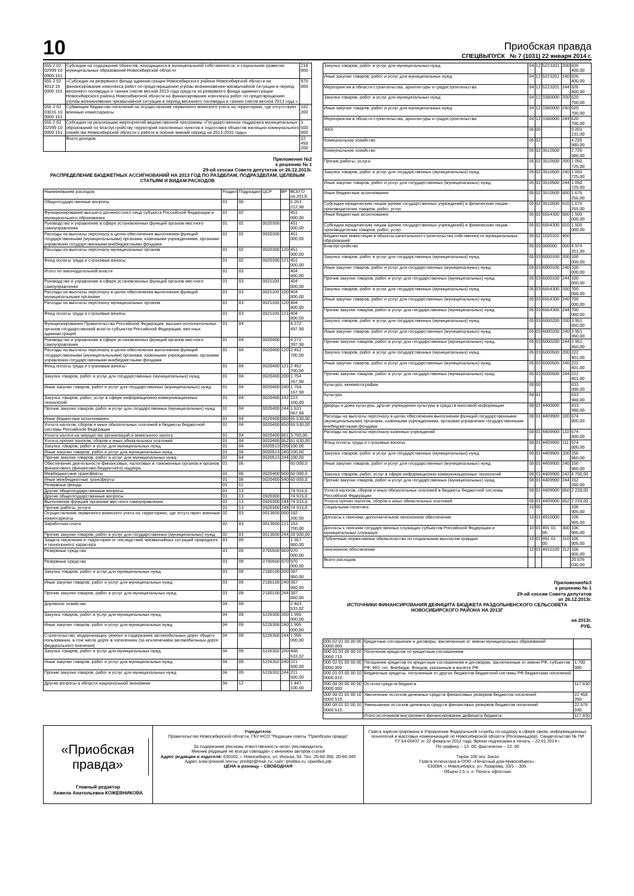10
Приобская правда
СПЕЦВЫПУСК № 7 (1031) 22 января 2014 г.
| 555 2 02 02999 10 0000 151 | Субсидии на содержание объектов, находящихся в муниципальной собственности, и социальное развитие муниципальных образований Новосибирской области | 218 000 |
| 555 2 02 4012 10 0000 151 | «Субсидия из резервного фонда администрации Новосибирского района Новосибирской области на финансирование комплекса работ по предотвращению угрозы возникновения чрезвычайной ситуации в период весеннего половодья и таяния снегов весной 2013 года средств из резервного фонда администрации Новосибирского района Новосибирской области на финансирование комплекса работ по предотвращению угрозы возникновения чрезвычайной ситуации в период весеннего половодья и таяния снегов весной 2013 года « | 970 000 |
| 555 2 02 03015 10 0000 151 | Субвенции бюджетам поселений на осуществление первичного воинского учета на территориях, где отсутствуют военные комиссариаты | 182 200 |
| 555 2 02 02999 10 0000 151 | Субсидия на реализацию мероприятий ведомственной программы «Государственная поддержка муниципальных образований по благоустройству территорий населенных пунктов и подготовке объектов жилищно-коммунального хозяйства Новосибирской области к работе в осенне-зимний период на 2013-2015 годы» | 1 500 000 |
| | Всего доходов | 22 458 200 |
Приложение №2
к решению № 1
29-ой сессии Совета депутатов от 26.12.2013г.
РАСПРЕДЕЛЕНИЕ БЮДЖЕТНЫХ АССИГНОВАНИЙ НА 2013 ГОД ПО РАЗДЕЛАМ, ПОДРАЗДЕЛАМ, ЦЕЛЕВЫМ СТАТЬЯМ И ВИДАМ РАСХОДОВ
| Наименование расходов | Раздел | Подраздел | ЦСР | ВР | ВСЕГО на 2013г |
| --- | --- | --- | --- | --- | --- |
| Общегосударственные вопросы | 01 | 00 | | | 5 263 212,98 |
| Функционирование высшего должностного лица субъекта Российской Федерации и муниципального образования | 01 | 02 | | | 451 000,00 |
| Руководство и управление в сфере установленных функций органов местного самоуправления | 01 | 02 | 0020300 | | 451 000,00 |
| Расходы на выплаты персоналу в целях обеспечения выполнения функций государственными (муниципальными) органами, казенными учреждениями, органами управления государственными внебюджетными фондами | 01 | 02 | 0020300 | | 451 000,00 |
| Расходы на выплаты персоналу муниципальных органов | 01 | 02 | 0020300 | 120 | 451 000,00 |
| Фонд оплаты труда и страховые взносы | 01 | 02 | 0020300 | 121 | 451 000,00 |
| Итого по законодательной власти | 01 | 03 | | | 404 800,00 |
| Руководство и управление в сфере установленных функций органов местного самоуправления | 01 | 03 | 0021100 | | 404 800,00 |
| Расходы на выплаты персоналу в целях обеспечения выполнения функций муниципальными органами | 01 | 03 | 0021100 | 100 | 404 800,00 |
| Расходы на выплаты персоналу муниципальных органов | 01 | 03 | 0021100 | 120 | 404 800,00 |
| Фонд оплаты труда и страховые взносы | 01 | 03 | 0021100 | 121 | 404 800,00 |
| Функционирование Правительства Российской Федерации, высших исполнительных органов государственной власти субъектов Российской Федерации, местных администраций | 01 | 04 | | | 4 272 497,98 |
| Руководство и управление в сфере установленных функций органов местного самоуправления | 01 | 04 | 0020400 | | 4 272 397,98 |
| Расходы на выплаты персоналу в целях обеспечения выполнения функций государственными (муниципальными) органами, казенными учреждениями, органами управления государственными внебюджетными фондами | 01 | 04 | 0020400 | 120 | 2 452 700,00 |
| Фонд оплаты труда и страховые взносы | 01 | 04 | 0020400 | 121 | 2 452 700,00 |
| Закупка товаров, работ и услуг для государственных (муниципальных) нужд | 01 | 04 | 0020400 | 200 | 1 754 167,98 |
| Иные закупки товаров, работ и услуг для государственных (муниципальных) нужд | 01 | 04 | 0020400 | 240 | 1 754 167,98 |
| Закупка товаров, работ, услуг в сфере информационно-коммуникационных технологий | 01 | 04 | 0020400 | 242 | 223 100,00 |
| Прочие закупки товаров, работ и услуг для государственных (муниципальных) нужд | 01 | 04 | 0020400 | 244 | 1 531 067,98 |
| Иные бюджетные ассигнования | 01 | 04 | 0020400 | 800 | 65 530,00 |
| Уплата налогов, сборов и иных обязательных платежей в бюджеты бюджетной системы Российской Федерации | 01 | 04 | 0020400 | 850 | 65 530,00 |
| Уплата налога на имущество организаций и земельного налога | 01 | 04 | 0020400 | 851 | 3 700,00 |
| Уплата прочих налогов, сборов и иных обязательных платежей | 01 | 04 | 0020400 | 852 | 61 830,00 |
| Закупка товаров, работ и услуг для муниципальных нужд | 01 | 04 | 0020513 | 200 | 100,00 |
| Иные закупки товаров, работ и услуг для муниципальных нужд | 01 | 04 | 0020513 | 240 | 100,00 |
| Прочие закупки товаров, работ и услуг для муниципальных нужд | 01 | 04 | 0020513 | 244 | 100,00 |
| Обеспечение деятельности финансовых, налоговых и таможенных органов и органов финансового (финансово-бюджетного) надзора | 01 | 06 | | | 60 000,0 |
| Межбюджетные трансферты | 01 | 06 | 0020400 | 500 | 60 000,0 |
| Иные межбюджетные трансферты | 01 | 06 | 0020400 | 540 | 60 000,0 |
| Резервные фонды | 01 | 11 | | | |
| Другие общегосударственные вопросы | 01 | 13 | | | 74 915,0 |
| Другие общегосударственные вопросы | 01 | 13 | 0920300 | | 74 915,0 |
| Выполнение функций органами местного самоуправления | 01 | 13 | 0920300 | 244 | 74 915,0 |
| Прочие работы, услуги | 01 | 13 | 0920300 | 244 | 74 915,0 |
| Осуществление первичного воинского учета на территориях, где отсутствуют военные комиссариаты | 02 | 03 | 0013600 | 000 | 182 200,00 |
| Заработная плата | 02 | 03 | 0013600 | 121 | 153 700,00 |
| Прочие закупки товаров, работ и услуг для государственных (муниципальных) нужд | 02 | 03 | 0013600 | 244 | 28 500,00 |
| Защита населения и территории от последствий чрезвычайных ситуаций природного и техногенного характера | 03 | 09 | | | 1 357 860,00 |
| Резервные средства | 03 | 09 | 0700500 | 800 | 970 000,00 |
| Резервные средства | 03 | 09 | 0700500 | 870 | 970 000,00 |
| Закупка товаров, работ и услуг для муниципальных нужд | 03 | 09 | 2180100 | 200 | 387 860,00 |
| Иные закупки товаров, работ и услуг для муниципальных нужд | 03 | 09 | 2180100 | 240 | 387 860,00 |
| Прочие закупки товаров, работ и услуг для муниципальных нужд | 03 | 09 | 2180100 | 244 | 387 860,00 |
| Дорожное хозяйство | 04 | 09 | | | 2 483 533,02 |
| Закупка товаров, работ и услуг для муниципальных нужд | 04 | 09 | 5226300 | 200 | 1 995 000,00 |
| Иные закупки товаров, работ и услуг для муниципальных нужд | 04 | 09 | 5226300 | 240 | 1 995 000,00 |
| Строительство, модернизация, ремонт и содержание автомобильных дорог общего пользования, в том числе дорог в поселениях (за исключением автомобильных дорог федерального значения) | 04 | 09 | 5226300 | 244 | 1 995 000,00 |
| Закупка товаров, работ и услуг для муниципальных нужд | 04 | 09 | 5226302 | 200 | 488 533,02 |
| Иные закупки товаров, работ и услуг для муниципальных нужд | 04 | 09 | 5226302 | 240 | 221 500,00 |
| Прочие закупки товаров, работ и услуг для муниципальных нужд | 04 | 09 | 5226302 | 244 | 221 500,00 |
| Другие вопросы в области национальной экономики | 04 | 12 | | | 1 447 100,00 |
| Закупка товаров, работ и услуг для муниципальных нужд | 04 | 12 | 5223201 | 200 | 826 400,00 |
| Иные закупки товаров, работ и услуг для муниципальных нужд | 04 | 12 | 5223201 | 240 | 826 400,00 |
| Мероприятия в области строительства, архитектуры и градостроительства | 04 | 12 | 5223201 | 244 | 826 400,00 |
| Закупка товаров, работ и услуг для муниципальных нужд | 04 | 12 | 3380000 | 200 | 620 700,00 |
| Иные закупки товаров, работ и услуг для муниципальных нужд | 04 | 12 | 3380000 | 240 | 620 700,00 |
| Мероприятия в области строительства, архитектуры и градостроительства | 04 | 12 | 3380000 | 244 | 620 700,00 |
| ЖКХ | 05 | 00 | | | 9 201 231,00 |
| Коммунальное хозяйство | 05 | 02 | | | 4 226 980,00 |
| Коммунальное хозяйство | 05 | 02 | 3510500 | | 2 726 980,00 |
| Прочие работы, услуги | 05 | 02 | 3510500 | 200 | 1 050 725,00 |
| Закупка товаров, работ и услуг для государственных (муниципальных) нужд | 05 | 02 | 3510500 | 240 | 1 050 725,00 |
| Иные закупки товаров, работ и услуг для государственных (муниципальных) нужд | 05 | 02 | 3510500 | 244 | 1 050 725,00 |
| Иные бюджетные ассигнования | 05 | 02 | 3510500 | 800 | 1 676 255,00 |
| Субсидии юридическим лицам (кроме государственных учреждений) и физическим лицам - производителям товаров, работ, услуг. | 05 | 02 | 3510500 | 810 | 1 676 255,00 |
| Иные бюджетные ассигнования | 05 | 02 | 6554300 | 800 | 1 500 000,00 |
| Субсидии юридическим лицам (кроме государственных учреждений) и физическим лицам - производителям товаров, работ, услуг. | 05 | 02 | 6554300 | 810 | 1 500 000,00 |
| Бюджетные инвестиции в объекты капитального строительства собственности муниципальных образований | 05 | 02 | 1020102 | 400 | |
| Благоустройство | 05 | 03 | 000000 | 000 | 4 974 251,00 |
| Закупка товаров, работ и услуг для государственных (муниципальных) нужд | 05 | 03 | 6000100 | 200 | 100 000,00 |
| Иные закупки товаров, работ и услуг для государственных (муниципальных) нужд | 05 | 03 | 6000100 | 240 | 100 000,00 |
| Прочие закупки товаров, работ и услуг для государственных (муниципальных) нужд | 05 | 03 | 6000100 | 244 | 100 000,00 |
| Закупка товаров, работ и услуг для государственных (муниципальных) нужд | 05 | 03 | 6554300 | 200 | 700 000,00 |
| Иные закупки товаров, работ и услуг для государственных (муниципальных) нужд | 05 | 03 | 6554300 | 240 | 700 000,00 |
| Прочие закупки товаров, работ и услуг для государственных (муниципальных) нужд | 05 | 03 | 6554300 | 244 | 700 000,00 |
| Закупка товаров, работ и услуг для государственных (муниципальных) нужд | 05 | 03 | 6000200 | 200 | 3 951 850,00 |
| Иные закупки товаров, работ и услуг для государственных (муниципальных) нужд | 05 | 03 | 6000200 | 240 | 3 951 850,00 |
| Прочие закупки товаров, работ и услуг для государственных (муниципальных) нужд | 05 | 03 | 6000200 | 244 | 3 951 850,00 |
| Закупка товаров, работ и услуг для государственных (муниципальных) нужд | 05 | 03 | 6000500 | 200 | 222 401,00 |
| Иные закупки товаров, работ и услуг для государственных (муниципальных) нужд | 05 | 03 | 6000500 | 240 | 222 401,00 |
| Прочие закупки товаров, работ и услуг для государственных (муниципальных) нужд | 05 | 03 | 6000500 | 244 | 222 401,00 |
| Культура, кинематография | 08 | 00 | | | 833 988,00 |
| Культура | 08 | 01 | | | 833 988,00 |
| Дворцы и дома культуры, другие учреждения культуры и средств массовой информации | 08 | 01 | 4400000 | | 833 988,00 |
| Расходы на выплаты персоналу в целях обеспечения выполнения функций государственными (муниципальными) органами, казенными учреждениями, органами управления государственными внебюджетными фондами | 08 | 01 | 4409900 | 100 | 674 800,00 |
| Расходы на выплаты персоналу казенных учреждений | 08 | 01 | 4409900 | 110 | 674 800,00 |
| Фонд оплаты труда и страховые взносы | 08 | 01 | 4409900 | 111 | 674 800,00 |
| Закупка товаров, работ и услуг для государственных (муниципальных) нужд | 08 | 01 | 4409900 | 200 | 156 960,00 |
| Иные закупки товаров, работ и услуг для государственных (муниципальных) нужд | 08 | 01 | 4409900 | 240 | 156 960,00 |
| Закупка товаров, работ, услуг в сфере информационно-коммуникационных технологий | 08 | 01 | 4409900 | 242 | 4 700,00 |
| Прочие закупки товаров, работ и услуг для государственных (муниципальных) нужд | 08 | 01 | 4409900 | 244 | 152 260,00 |
| Уплата налогов, сборов и иных обязательных платежей в бюджеты бюджетной системы Российской Федерации | 08 | 01 | 4409900 | 850 | 2 228,00 |
| Уплата прочих налогов, сборов и иных обязательных платежей | 08 | 01 | 4409900 | 852 | 2 228,00 |
| Социальная политика | 10 | 00 | | | 106 905,00 |
| Доплаты к пенсиям, дополнительное пенсионное обеспечение | 10 | 01 | 4910000 | | 106 905,00 |
| Доплаты к пенсиям государственных служащих субъектов Российской Федерации и муниципальных служащих | 10 | 01 | 491 01 00 | 300 | 106 905,00 |
| Публичные нормативные обязательства по социальным выплатам граждан | 10 | 01 | 491 01 00 | 310 | 106 905,00 |
| пенсионное обеспечение | 10 | 01 | 4910100 | 312 | 106 905,00 |
| Всего расходов: | | | | | 20 876 030,00 |
Приложение№3
к решению № 1
29-ой сессии Совета депутатов
от 26.12.2013г.
ИСТОЧНИКИ ФИНАНСИРОВАНИЯ ДЕФИЦИТА БЮДЖЕТА РАЗДОЛЬНЕНСКОГО СЕЛЬСОВЕТА НОВОСИБИРСКОГО РАЙОНА НА 2013Г
на 2013г.
РУБ.
| 000 02 01 00 00 00 0000 000 | Кредитные соглашения и договоры, заключенные от имени муниципальных образований | |
| 000 01 03 00 00 10 0000 710 | Получение кредитов по кредитным соглашениям | |
| 000 02 01 00 00 00 0000 800 | Погашение кредитов по кредитным соглашениям и договорам, заключенным от имени РФ, субъектов РФ, МО, гос. Внебюдж. Фондов, указанным в валюте РФ. | 1 700 000 |
| 000 01 03 00 00 10 0000 810 | Бюджетные кредиты, полученные от других бюджетов бюджетной системы РФ бюджетами поселений | |
| 000 08 00 00 00 00 0000 000 | Остатки средств бюджета | 117 830 |
| 000 08 01 01 00 10 0000 510 | Увеличение остатков денежных средств финансовых резервов бюджетов поселений | 22 458 200 |
| 000 08 01 01 00 10 0000 610 | Уменьшение остатков денежных средств финансовых резервов бюджетов поселений | 22 576 030 |
| | Итого источников внутреннего финансирования дефицита бюджета | 117 830 |
«Приобская правда»
Главный редактор
Анжела Анатольевна КОЖЕВНИКОВА
Учредители:
Правительство Новосибирской области, ГБУ НСО "Редакция газеты "Приобская правда"
За содержание рекламы ответственность несет рекламодатель
Мнение редакции не всегда совпадает с мнением авторов статей
Адрес редакции и издателя: 630102, г. Новосибирск, ул. Инская, 55. Тел. 20-60-358, 20-60-340
Адрес электронной почты: priobpr@mail. ru; сайт: priobka.ru, приобка.рф
ЦЕНА в розницу – СВОБОДНАЯ
Газета зарегистрирована в Управлении Федеральной службы по надзору в сфере связи, информационных технологий и массовых коммуникаций по Новосибирской области (Роскомнадзор). Свидетельство № ПИ ТУ 54-00437 от 22 февраля 2012 года. Время подписания в печать – 22.01.2014 г.
По графику – 12. 00, фактически – 12. 00
Тираж 100 экз. Заказ
Газета отпечатана в ООО «Печатный дом-Новосибирск».
630084, г. Новосибирск, ул. Лазарева, 33/1 – 305.
Объем 2,5 п. л. Печать офсетная